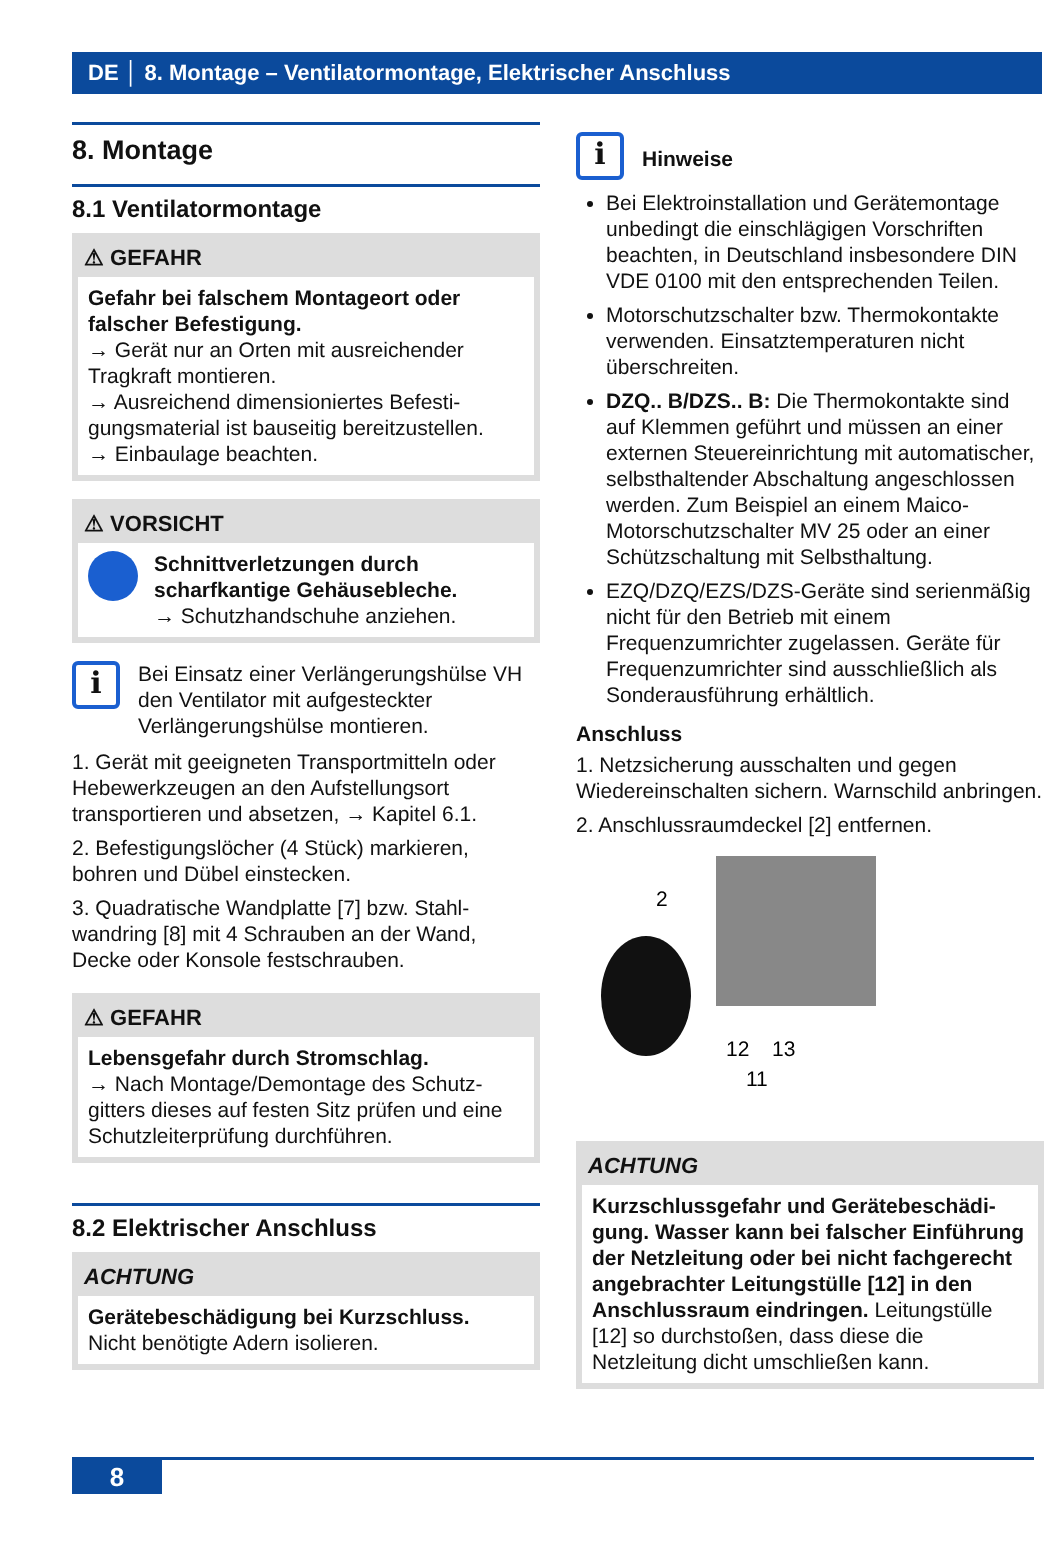DE │ 8. Montage – Ventilatormontage, Elektrischer Anschluss
8. Montage
8.1 Ventilatormontage
⚠ GEFAHR
Gefahr bei falschem Montageort oder falscher Befestigung.
→ Gerät nur an Orten mit ausreichender Tragkraft montieren.
→ Ausreichend dimensioniertes Befesti­gungsmaterial ist bauseitig bereitzustellen.
→ Einbaulage beachten.
⚠ VORSICHT
Schnittverletzungen durch scharfkantige Gehäusebleche.
→ Schutzhandschuhe anziehen.
i
Bei Einsatz einer Verlängerungshülse VH den Ventilator mit aufgesteckter Verlängerungshülse montieren.
1. Gerät mit geeigneten Transportmitteln oder Hebewerkzeugen an den Aufstel­lungsort transportieren und absetzen, → Kapitel 6.1.
2. Befestigungslöcher (4 Stück) markieren, bohren und Dübel einstecken.
3. Quadratische Wandplatte [7] bzw. Stahl­wandring [8] mit 4 Schrauben an der Wand, Decke oder Konsole festschrauben.
⚠ GEFAHR
Lebensgefahr durch Stromschlag.
→ Nach Montage/Demontage des Schutz­gitters dieses auf festen Sitz prüfen und eine Schutzleiterprüfung durchführen.
8.2 Elektrischer Anschluss
ACHTUNG
Gerätebeschädigung bei Kurzschluss.
Nicht benötigte Adern isolieren.
i
Hinweise
Bei Elektroinstallation und Gerätemontage unbedingt die einschlägigen Vorschriften beachten, in Deutschland insbesondere DIN VDE 0100 mit den entsprechenden Teilen.
Motorschutzschalter bzw. Thermokontakte verwenden. Einsatztemperaturen nicht überschreiten.
DZQ.. B/DZS.. B: Die Thermokontakte sind auf Klemmen geführt und müssen an einer externen Steuereinrichtung mit automati­scher, selbsthaltender Abschaltung ange­schlossen werden. Zum Beispiel an einem Maico-Motorschutzschalter MV 25 oder an einer Schützschaltung mit Selbsthaltung.
EZQ/DZQ/EZS/DZS-Geräte sind serien­mäßig nicht für den Betrieb mit einem Frequenzumrichter zugelassen. Geräte für Frequenzumrichter sind ausschließlich als Sonderausführung erhältlich.
Anschluss
1. Netzsicherung ausschalten und gegen Wiedereinschalten sichern. Warnschild anbringen.
2. Anschlussraumdeckel [2] entfernen.
2
12
13
11
ACHTUNG
Kurzschlussgefahr und Gerätebeschädi­gung. Wasser kann bei falscher Einfüh­rung der Netzleitung oder bei nicht fach­gerecht angebrachter Leitungstülle [12] in den Anschlussraum eindringen. Lei­tungstülle [12] so durchstoßen, dass diese die Netzleitung dicht umschließen kann.
8